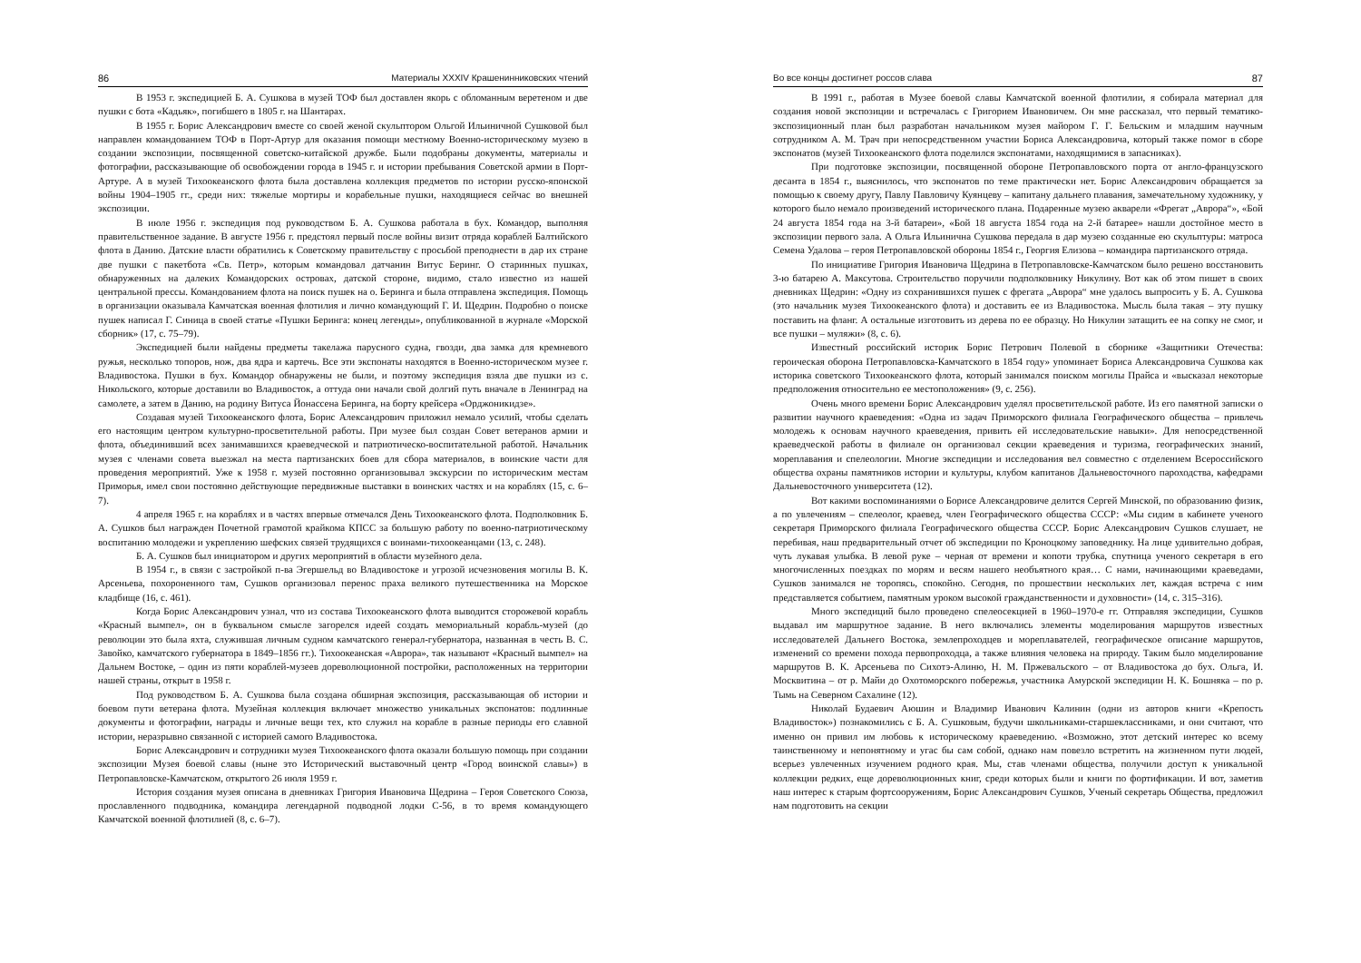86 Материалы XXXIV Крашенинниковских чтений
В 1953 г. экспедицией Б. А. Сушкова в музей ТОФ был доставлен якорь с обломанным веретеном и две пушки с бота «Кадьяк», погибшего в 1805 г. на Шантарах.
В 1955 г. Борис Александрович вместе со своей женой скульптором Ольгой Ильиничной Сушковой был направлен командованием ТОФ в Порт-Артур для оказания помощи местному Военно-историческому музею в создании экспозиции, посвященной советско-китайской дружбе. Были подобраны документы, материалы и фотографии, рассказывающие об освобождении города в 1945 г. и истории пребывания Советской армии в Порт-Артуре. А в музей Тихоокеанского флота была доставлена коллекция предметов по истории русско-японской войны 1904–1905 гг., среди них: тяжелые мортиры и корабельные пушки, находящиеся сейчас во внешней экспозиции.
В июле 1956 г. экспедиция под руководством Б. А. Сушкова работала в бух. Командор, выполняя правительственное задание. В августе 1956 г. предстоял первый после войны визит отряда кораблей Балтийского флота в Данию. Датские власти обратились к Советскому правительству с просьбой преподнести в дар их стране две пушки с пакетбота «Св. Петр», которым командовал датчанин Витус Беринг. О старинных пушках, обнаруженных на далеких Командорских островах, датской стороне, видимо, стало известно из нашей центральной прессы. Командованием флота на поиск пушек на о. Беринга и была отправлена экспедиция. Помощь в организации оказывала Камчатская военная флотилия и лично командующий Г. И. Щедрин. Подробно о поиске пушек написал Г. Синица в своей статье «Пушки Беринга: конец легенды», опубликованной в журнале «Морской сборник» (17, с. 75–79).
Экспедицией были найдены предметы такелажа парусного судна, гвозди, два замка для кремневого ружья, несколько топоров, нож, два ядра и картечь. Все эти экспонаты находятся в Военно-историческом музее г. Владивостока. Пушки в бух. Командор обнаружены не были, и поэтому экспедиция взяла две пушки из с. Никольского, которые доставили во Владивосток, а оттуда они начали свой долгий путь вначале в Ленинград на самолете, а затем в Данию, на родину Витуса Йонассена Беринга, на борту крейсера «Орджоникидзе».
Создавая музей Тихоокеанского флота, Борис Александрович приложил немало усилий, чтобы сделать его настоящим центром культурно-просветительной работы. При музее был создан Совет ветеранов армии и флота, объединивший всех занимавшихся краеведческой и патриотическо-воспитательной работой. Начальник музея с членами совета выезжал на места партизанских боев для сбора материалов, в воинские части для проведения мероприятий. Уже к 1958 г. музей постоянно организовывал экскурсии по историческим местам Приморья, имел свои постоянно действующие передвижные выставки в воинских частях и на кораблях (15, с. 6–7).
4 апреля 1965 г. на кораблях и в частях впервые отмечался День Тихоокеанского флота. Подполковник Б. А. Сушков был награжден Почетной грамотой крайкома КПСС за большую работу по военно-патриотическому воспитанию молодежи и укреплению шефских связей трудящихся с воинами-тихоокеанцами (13, с. 248).
Б. А. Сушков был инициатором и других мероприятий в области музейного дела.
В 1954 г., в связи с застройкой п-ва Эгершельд во Владивостоке и угрозой исчезновения могилы В. К. Арсеньева, похороненного там, Сушков организовал перенос праха великого путешественника на Морское кладбище (16, с. 461).
Когда Борис Александрович узнал, что из состава Тихоокеанского флота выводится сторожевой корабль «Красный вымпел», он в буквальном смысле загорелся идеей создать мемориальный корабль-музей (до революции это была яхта, служившая личным судном камчатского генерал-губернатора, названная в честь В. С. Завойко, камчатского губернатора в 1849–1856 гг.). Тихоокеанская «Аврора», так называют «Красный вымпел» на Дальнем Востоке, – один из пяти кораблей-музеев дореволюционной постройки, расположенных на территории нашей страны, открыт в 1958 г.
Под руководством Б. А. Сушкова была создана обширная экспозиция, рассказывающая об истории и боевом пути ветерана флота. Музейная коллекция включает множество уникальных экспонатов: подлинные документы и фотографии, награды и личные вещи тех, кто служил на корабле в разные периоды его славной истории, неразрывно связанной с историей самого Владивостока.
Борис Александрович и сотрудники музея Тихоокеанского флота оказали большую помощь при создании экспозиции Музея боевой славы (ныне это Исторический выставочный центр «Город воинской славы») в Петропавловске-Камчатском, открытого 26 июля 1959 г.
История создания музея описана в дневниках Григория Ивановича Щедрина – Героя Советского Союза, прославленного подводника, командира легендарной подводной лодки С-56, в то время командующего Камчатской военной флотилией (8, с. 6–7).
Во все концы достигнет россов слава 87
В 1991 г., работая в Музее боевой славы Камчатской военной флотилии, я собирала материал для создания новой экспозиции и встречалась с Григорием Ивановичем. Он мне рассказал, что первый тематико-экспозиционный план был разработан начальником музея майором Г. Г. Бельским и младшим научным сотрудником А. М. Трач при непосредственном участии Бориса Александровича, который также помог в сборе экспонатов (музей Тихоокеанского флота поделился экспонатами, находящимися в запасниках).
При подготовке экспозиции, посвященной обороне Петропавловского порта от англо-французского десанта в 1854 г., выяснилось, что экспонатов по теме практически нет. Борис Александрович обращается за помощью к своему другу, Павлу Павловичу Куянцеву – капитану дальнего плавания, замечательному художнику, у которого было немало произведений исторического плана. Подаренные музею акварели «Фрегат „Аврора“», «Бой 24 августа 1854 года на 3-й батареи», «Бой 18 августа 1854 года на 2-й батарее» нашли достойное место в экспозиции первого зала. А Ольга Ильинична Сушкова передала в дар музею созданные ею скульптуры: матроса Семена Удалова – героя Петропавловской обороны 1854 г., Георгия Елизова – командира партизанского отряда.
По инициативе Григория Ивановича Щедрина в Петропавловске-Камчатском было решено восстановить 3-ю батарею А. Максутова. Строительство поручили подполковнику Никулину. Вот как об этом пишет в своих дневниках Щедрин: «Одну из сохранившихся пушек с фрегата „Аврора“ мне удалось выпросить у Б. А. Сушкова (это начальник музея Тихоокеанского флота) и доставить ее из Владивостока. Мысль была такая – эту пушку поставить на фланг. А остальные изготовить из дерева по ее образцу. Но Никулин затащить ее на сопку не смог, и все пушки – муляжи» (8, с. 6).
Известный российский историк Борис Петрович Полевой в сборнике «Защитники Отечества: героическая оборона Петропавловска-Камчатского в 1854 году» упоминает Бориса Александровича Сушкова как историка советского Тихоокеанского флота, который занимался поиском могилы Прайса и «высказал некоторые предположения относительно ее местоположения» (9, с. 256).
Очень много времени Борис Александрович уделял просветительской работе. Из его памятной записки о развитии научного краеведения: «Одна из задач Приморского филиала Географического общества – привлечь молодежь к основам научного краеведения, привить ей исследовательские навыки». Для непосредственной краеведческой работы в филиале он организовал секции краеведения и туризма, географических знаний, мореплавания и спелеологии. Многие экспедиции и исследования вел совместно с отделением Всероссийского общества охраны памятников истории и культуры, клубом капитанов Дальневосточного пароходства, кафедрами Дальневосточного университета (12).
Вот какими воспоминаниями о Борисе Александровиче делится Сергей Минской, по образованию физик, а по увлечениям – спелеолог, краевед, член Географического общества СССР: «Мы сидим в кабинете ученого секретаря Приморского филиала Географического общества СССР. Борис Александрович Сушков слушает, не перебивая, наш предварительный отчет об экспедиции по Кроноцкому заповеднику. На лице удивительно добрая, чуть лукавая улыбка. В левой руке – черная от времени и копоти трубка, спутница ученого секретаря в его многочисленных поездках по морям и весям нашего необъятного края… С нами, начинающими краеведами, Сушков занимался не торопясь, спокойно. Сегодня, по прошествии нескольких лет, каждая встреча с ним представляется событием, памятным уроком высокой гражданственности и духовности» (14, с. 315–316).
Много экспедиций было проведено спелеосекцией в 1960–1970-е гг. Отправляя экспедиции, Сушков выдавал им маршрутное задание. В него включались элементы моделирования маршрутов известных исследователей Дальнего Востока, землепроходцев и мореплавателей, географическое описание маршрутов, изменений со времени похода первопроходца, а также влияния человека на природу. Таким было моделирование маршрутов В. К. Арсеньева по Сихотэ-Алиню, Н. М. Пржевальского – от Владивостока до бух. Ольга, И. Москвитина – от р. Майи до Охотоморского побережья, участника Амурской экспедиции Н. К. Бошняка – по р. Тымь на Северном Сахалине (12).
Николай Будаевич Аюшин и Владимир Иванович Калинин (одни из авторов книги «Крепость Владивосток») познакомились с Б. А. Сушковым, будучи школьниками-старшеклассниками, и они считают, что именно он привил им любовь к историческому краеведению. «Возможно, этот детский интерес ко всему таинственному и непонятному и угас бы сам собой, однако нам повезло встретить на жизненном пути людей, всерьез увлеченных изучением родного края. Мы, став членами общества, получили доступ к уникальной коллекции редких, еще дореволюционных книг, среди которых были и книги по фортификации. И вот, заметив наш интерес к старым фортсооружениям, Борис Александрович Сушков, Ученый секретарь Общества, предложил нам подготовить на секции